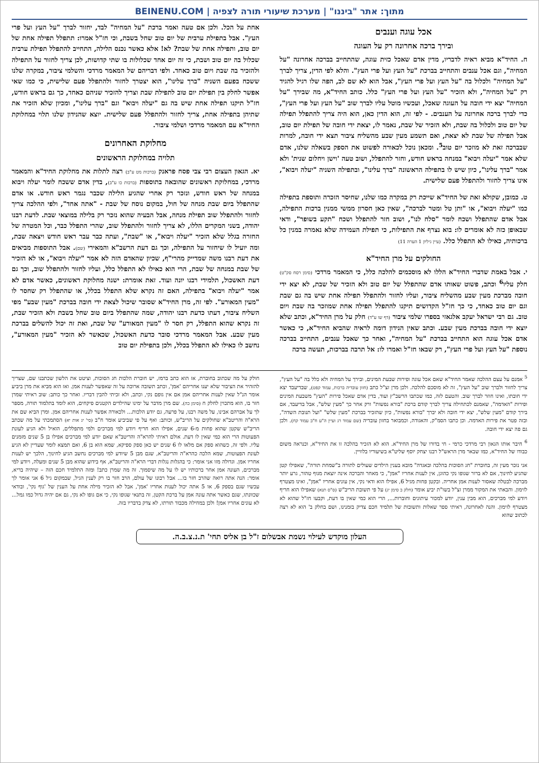מתוך: אתר "ביננו" | מערכת שיעורי תורה לצפיה | BEINENU.COM
אכל עוגה וענבים
ובירך ברכה אחרונה רק על העוגה
ח. החיד"א מביא ראיה לדבריו, מדין אדם שאכל כזית עוגה, שהתחייב בברכה אחרונה "על המחיה", וגם אכל ענבים והתחייב בברכת "על העץ ועל פרי העץ". והלא לפי הדין, צריך לברך "על המחיה" ולכלול בה "על העץ ועל פרי העץ", אבל הוא לא שם לב, הפה שלו רגיל להגיד רק "על המחיה", ולא הזכיר "על העץ ועל פרי העץ" כלל. כותב החיד"א, מה שבירך "על המחיה" יצא ידי חובה על העוגה שאכל, ועכשיו מוטל עליו לברך שוב "על העץ ועל פרי העץ", כדי לברך ברכה אחרונה על הענבים. - לפי זה, הוא הדין כאן, הוא היה צריך להתפלל תפילה של יום טוב ולכלול בה שבת, ולא הזכיר של שבת, נאמר לו, יצאת ידי חובה של תפילת יום טוב, אבל תפילה של שבת לא יצאת, ואם תשמע מעין שבע מהשליח ציבור תצא ידי חובה, למרות שבברכה זאת לא מוזכר יום טוב<sup>5</sup>. ומכאן נוכל לכאורה לפשוט את הספק בשאלה שלנו, אדם שלא אמר "יעלה ויבוא" במנחה בראש חודש, וחזר להתפלל, ושוב טעה 'וישן ויחלום שנית' ולא אמר "ברך עלינו", כיון שיש לו בתפילה הראשונה "ברך עלינו", ובתפילה השניה "יעלה ויבוא", אינו צריך לחזור ולהתפלל פעם שלישית.
ט. כמובן, שקולא זאת של החיד"א שייכת רק במקרה כמו שלנו, שחיסר הזכרה ותוספת בתפילה כמו "יעלה ויבוא", או "ותן טל ומטר לברכה", שאין כאן חסרון ממשי ממנין ברכות התפילה, אבל אדם שהתפלל ושכח לומר "סלח לנו", ושוב חזר להתפלל ושכח "תקע בשופר", ודאי שבאופן כזה לא אומרים לו: בוא נצרף את התפילות, כי תפילת העמידה שלא נאמרה במנין כל ברכותיה, כאילו לא התפלל כלל. (עיין גיליון 1 הערה 11)
החולקים על מרן החיד"א
י. אבל באמת שדברי החיד"א הללו לא מוסכמים להלכה כלל, כי המאמר מרדכי (סימן רסח סק"ט) חלק עליו<sup>6</sup> וכתב, פשוט שאותו אדם שהתפלל של יום טוב ולא הזכיר של שבת, לא יצא ידי חובה מברכת מעין שבע מהשליח ציבור, ועליו לחזור ולהתפלל תפילה אחת שיש בה גם שבת וגם יום טוב כאחד, כי כך חז"ל הקדושים תיקנו להתפלל תפילה אחת שמוזכר בה שבת ויום טוב. גם רבי ישראל יעקב אלגאזי בספרו שלמי ציבור (דף שו ע"ד) חלק על מרן החיד"א, וכתב שלא יוצא ידי חובה בברכת מעין שבע. וכתב שאין הנידון דומה לראיה שהביא החיד"א, כי כאשר אדם אכל עוגה הוא התחייב בברכת "על המחיה", ואחר כך שאכל ענבים, התחייב בברכה נוספת "על העץ ועל פרי העץ", רק שבאו חז"ל ואמרו לו: אל תרבה בברכות, תעשה ברכה
אחת על הכל. ולכן אם טעה ואמר ברכת "על המחיה" לבד, יחזור לברך "על העץ ועל פרי העץ". אבל בתפילת ערבית של יום טוב שחל בשבת, וכי חז"ל אמרו: תתפלל תפילה אחת של יום טוב, ותפילה אחת של שבת? לא! אלא כאשר נכנס הלילה, התחייב להתפלל תפילת ערבית שכלול בה יום טוב ושבת, כי זה יום אחד שכלולות בו שתי קדושות, לכן צריך לחזור על התפילה ולהזכיר בה שבת ויום טוב כאחד. ולפי דבריהם של המאמר מרדכי והשלמי ציבור, במקרה שלנו ששכח בפעם השניה "ברך עלינו", הוא יצטרך לחזור ולהתפלל פעם שלישית, כי כמו שאי אפשר לחלק בין תפילת יום טוב לתפילת שבת וצריך להזכיר שניהם כאחד, כך גם בראש חודש, חז"ל תיקנו תפילה אחת שיש בה גם "יעלה ויבוא" וגם "ברך עלינו", ומכיון שלא הזכיר את שתיהן בתפילה אחת, צריך לחזור ולהתפלל פעם שלישית. יוצא שהנידון שלנו תלוי במחלוקת החיד"א עם המאמר מרדכי ושלמי ציבור.
מחלוקת האחרונים
תלויה במחלוקת הראשונים
יא. הגאון העצום רבי צבי פסח פראנק (ברכות מט ע"ב) רצה לתלות את מחלוקת החיד"א והמאמר מרדכי, במחלוקת ראשונים שהובאה בתוספות (ברכות כו ע"ב), בדין אדם ששכח לומר יעלה ויבוא במנחה של ראש חודש, ונזכר רק אחרי שהגיע הלילה שכבר נגמר ראש חודש. או אדם שהתפלל ביום שבת מנחה של חול, במקום נוסח של שבת - "אתה אחד", ולפי ההלכה צריך לחזור ולהתפלל שוב תפילת מנחה, אבל הבעיה שהוא נזכר רק בלילה במוצאי שבת. לדעת רבנו יהודה, בשני המקרים הללו, לא צריך לחזור ולהתפלל שוב, שהרי התפלל כבר, וכל המטרה של החזרה בגלל שלא הזכיר "יעלה ויבוא", או "שבת", ועתה כבר עבר ראש חודש ויצאה שבת, ומה יועיל לו שיחזור על התפילה, וכך גם דעת הרשב"א והמאירי (שם). אבל התוספות מביאים את דעת רבנו משה שמדייק מהרי"ף, שכיון שהאדם הזה לא אמר "יעלה ויבוא", או לא הזכיר של שבת במנחה של שבת, הרי הוא כאילו לא התפלל כלל, ועליו לחזור ולהתפלל שוב, וכך גם דעת האשכול, תלמידי רבנו יונה ועוד. זאת אומרת: ישנה מחלוקת ראשונים, כאשר אדם לא אמר "יעלה ויבוא" בתפילה, האם זה נקרא שלא התפלל בכלל, או שהתפלל רק שחסר לו "מעין המאורע". לפי זה, מרן החיד"א שסובר שיכול לצאת ידי חובה בברכת "מעין שבע" מפי השליח ציבור, דעתו כדעת רבנו יהודה, שמה שהתפלל ביום טוב שחל בשבת ולא הזכיר שבת, זה נקרא שהוא התפלל, רק חסר לו "מעין המאורע" של שבת, ואת זה יכול להשלים בברכת מעין שבע. אבל המאמר מרדכי סובר כדעת האשכול, שכאשר לא הזכיר "מעין המאורע", נחשב לו כאילו לא התפלל בכלל, ולכן בתפילת יום טוב
<sup>5</sup> אמנם על עצם ההלכה שאמר החיד"א שאם אכל עוגה ופירות שבעת המינים, ובירך על המחיה ולא כלל בה "על העץ", צריך לחזור ולברך שוב "על העץ", זה לא מוסכם להלכה. ולכן מרן זצ"ל כתב (חזון עובדיה ברכות, עמוד קפט), שבדיעבד יצא ידי חובתו, ואינו חוזר לברך שוב. והטעם לזה, כמו שכתבו הרשב"ץ ועוד, בדין אדם שאכל פירות "העץ" משבעת המינים ופירות "האדמה", שאמנם לכתחילה צריך לברך קודם ברכת "בורא נפשות" ורק אחר כך "מעין שלש", אבל בדיעבד, אם בירך קודם "מעין שלש", יצא ידי חובה ולא יברך "בורא נפשות", כיון שהזכיר בברכת "מעין שלש" "ועל תנובת השדה", ובזה פטר את פירות האדמה. וכן כתבו הסמ"ק, והאגודה, וכמבואר בחזון עובדיה (שם עמוד רג ועיין ה"ע ח"ב עמוד קח). ולכן גם פה יצא ידי חובה.
<sup>6</sup> חיבר אותו הגאון רבי מרדכי כרמי - חי בדורו של מרן החיד"א. הוא לא הזכיר בהלכה זו את החיד"א, וכנראה משום כבודו של החיד"א, כמו שבאר מרן הראש"ל רבנו יצחק יוסף שליט"א בשיעוריו בלוויין.
אני נזכר מעין זה, בחוברת "חג הסוכות בהלכה ובאגדה" מובא בענין הילדים שעולים לתורה ב"שמחת תורה", שאפילו קטן שהגיע לחינוך, אם לא ברור שגופו נקי כהוגן, אין לענות אחריו "אמן", כי מאחר והברכה אינה יוצאת מגוף טהור, גרע יותר מברכה לבטלה שאסור לענות אמן אחריה. ובקטן פחות מגיל 6, אפילו הוא ודאי נקי, אין עונים אחריו "אמן", ואינו מצטרף לזימון. והבאתי את המקור ממרן זצ"ל בשו"ת יביע אומר (חלק ב סימן יג) על פי תשובת הריב"ש (ס"ס תנא) שאפילו הוא חריף ויודע למי מברכים, הוא מבין ענין, יודע למכור עיתונים וחוברות..., הרי הוא כמי שאין בו דעת, וקבעו חז"ל שהוא לא מצטרף לזימון. והנה לאחרונה, ראיתי ספר שאלות ותשובות של תלמיד חכם צדיק בזמנינו, ושם בחלק ב' הוא לא רצה לכתוב שהוא
חולק על מה שכתוב בחוברת, אז הוא כתב ברמז, יש חוברת הלכות חג הסוכות, וציטט את הלשון שכתבנו שם, שצריך להזהיר את הציבור שלא יענו אחריהם 'אמן', וכתב תשובה ארוכה על זה שאפשר לענות אמן. ואז הוא מביא את מרן ביביע אומר הנ"ל שאין לענות אחריהם אמן אם אין גופם נקי, וכתב, ולא זכיתי להבין דבריו. ואחר כך כותב: שוב ראיתי שמרן חזר בו, הוא מתכוין לחלק ח (סימן כה). שם מרן מדבר על ימינו שהילדים הקטנים פיקחים, הוא לומד בתלמוד תורה, מספר לך על אברהם אבינו, על משה רבנו, על פרעה, גם יודע הלכות... ולכאורה אפשר לענות אחריהם אמן. ומרן הביא שם את הרא"ה והריטב"א שחולקים על הריב"ש, וכותב: ואף על פי שביביע אומר ח"ב (סי' יג אות יא) הסתמכתי על מה שכתב הריב"ש שקטן שהוא פחות מ-6 שנים, אפילו הוא חריף ויודע למי מברכים ולמי מתפללים, הואיל ולא הגיע לעונת הפעוטות הרי הוא כמי שאין לו דעת. אולם ראיתי להרא"ה והריטב"א שאם יודע למי מברכים אפילו בן 5 שנים מזמנים עליו. ולפי זה, כשהוא ספק אם מלאו לו 6 שנים יש כאן ספק ספיקא, שמא הוא בן 6, ואם תמצא לומר שעדיין לא הגיע לעונת הפעוטות, שמא הלכה כהרא"ה והריטב"א, שגם מבן 5 שיודע למי מברכים נחשב הגיע לחינוך, הלכך יש לענות אחריו אמן. וגדולה מזו אני אומר: כי בהגלות נגלות דברי הרא"ה והריטב"א, אף בידוע שהוא מבן 5 שנים ומעלה, ויודע למי מברכים, העונה אמן אחר ברכותיו יש לו על מה שיסמוך. זה מה שמרן כתב! ומזה התלמיד חכם הזה – שיהיה בריא, אומר: הנה אתה רואה שהרב חזר בו... אבל רבונו של עולם, הרב חזר בו רק לענין הגיל, שבמקום גיל 6 אני אומר לך עכשיו שגם בספק 6, או 5 אתה יכול לענות אחריו 'אמן', אבל לא הזכיר מילה אחת על הענין של 'גוף נקי', ובודאי שכוונתו, שגם כאשר אתה עונה אמן על ברכת הקטן, זה בתנאי שגופו נקי, כי אם גופו לא נקי, גם אם יהיה גדול כמו גמל... לא עונים אחריו אמן! ולכן במחילה מכבוד תורתו, לא צדק בדבריו בזה.
העלון מוקדש לעילוי נשמת אבשלום ז"ל בן אליס תחי' ת.נ.צ.ב.ה.